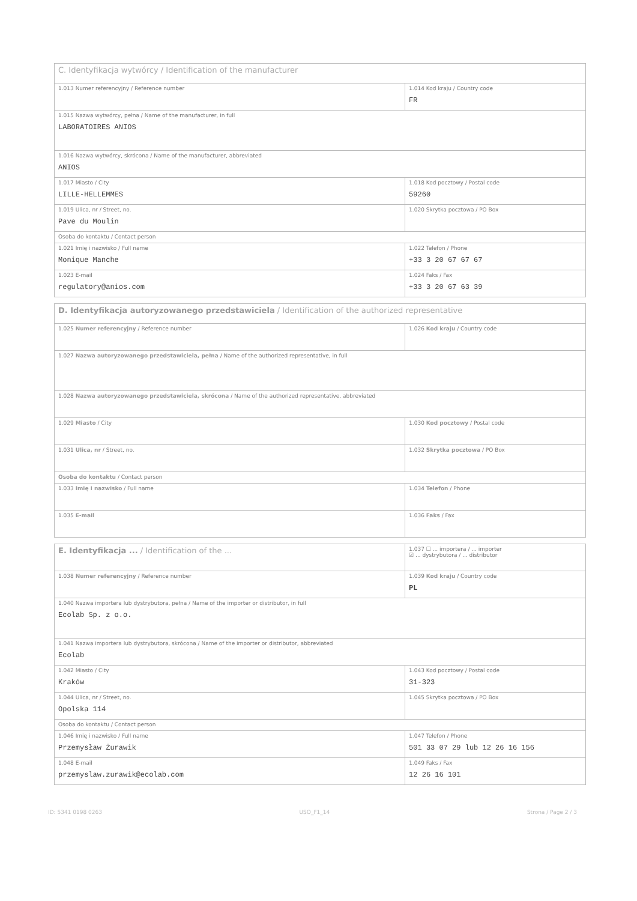| C. Identyfikacja wytwórcy / Identification of the manufacturer | |
| 1.013 Numer referencyjny / Reference number | 1.014 Kod kraju / Country code FR |
| 1.015 Nazwa wytwórcy, pełna / Name of the manufacturer, in full LABORATOIRES ANIOS | |
| 1.016 Nazwa wytwórcy, skrócona / Name of the manufacturer, abbreviated ANIOS | |
| 1.017 Miasto / City LILLE-HELLEMMES | 1.018 Kod pocztowy / Postal code 59260 |
| 1.019 Ulica, nr / Street, no. Pave du Moulin | 1.020 Skrytka pocztowa / PO Box |
| Osoba do kontaktu / Contact person | |
| 1.021 Imię i nazwisko / Full name Monique Manche | 1.022 Telefon / Phone +33 3 20 67 67 67 |
| 1.023 E-mail regulatory@anios.com | 1.024 Faks / Fax +33 3 20 67 63 39 |
| D. Identyfikacja autoryzowanego przedstawiciela / Identification of the authorized representative | |
| 1.025 Numer referencyjny / Reference number | 1.026 Kod kraju / Country code |
| 1.027 Nazwa autoryzowanego przedstawiciela, pełna / Name of the authorized representative, in full | |
| 1.028 Nazwa autoryzowanego przedstawiciela, skrócona / Name of the authorized representative, abbreviated | |
| 1.029 Miasto / City | 1.030 Kod pocztowy / Postal code |
| 1.031 Ulica, nr / Street, no. | 1.032 Skrytka pocztowa / PO Box |
| Osoba do kontaktu / Contact person | |
| 1.033 Imię i nazwisko / Full name | 1.034 Telefon / Phone |
| 1.035 E-mail | 1.036 Faks / Fax |
| E. Identyfikacja ... / Identification of the ... | 1.037 ☐ ... importera / ... importer ☑ ... dystrybutora / ... distributor |
| 1.038 Numer referencyjny / Reference number | 1.039 Kod kraju / Country code PL |
| 1.040 Nazwa importera lub dystrybutora, pełna / Name of the importer or distributor, in full Ecolab Sp. z o.o. | |
| 1.041 Nazwa importera lub dystrybutora, skrócona / Name of the importer or distributor, abbreviated Ecolab | |
| 1.042 Miasto / City Kraków | 1.043 Kod pocztowy / Postal code 31-323 |
| 1.044 Ulica, nr / Street, no. Opolska 114 | 1.045 Skrytka pocztowa / PO Box |
| Osoba do kontaktu / Contact person | |
| 1.046 Imię i nazwisko / Full name Przemysław Żurawik | 1.047 Telefon / Phone 501 33 07 29 lub 12 26 16 156 |
| 1.048 E-mail przemyslaw.zurawik@ecolab.com | 1.049 Faks / Fax 12 26 16 101 |
ID: 5341 0198 0263 USO_F1_14 Strona / Page 2 / 3